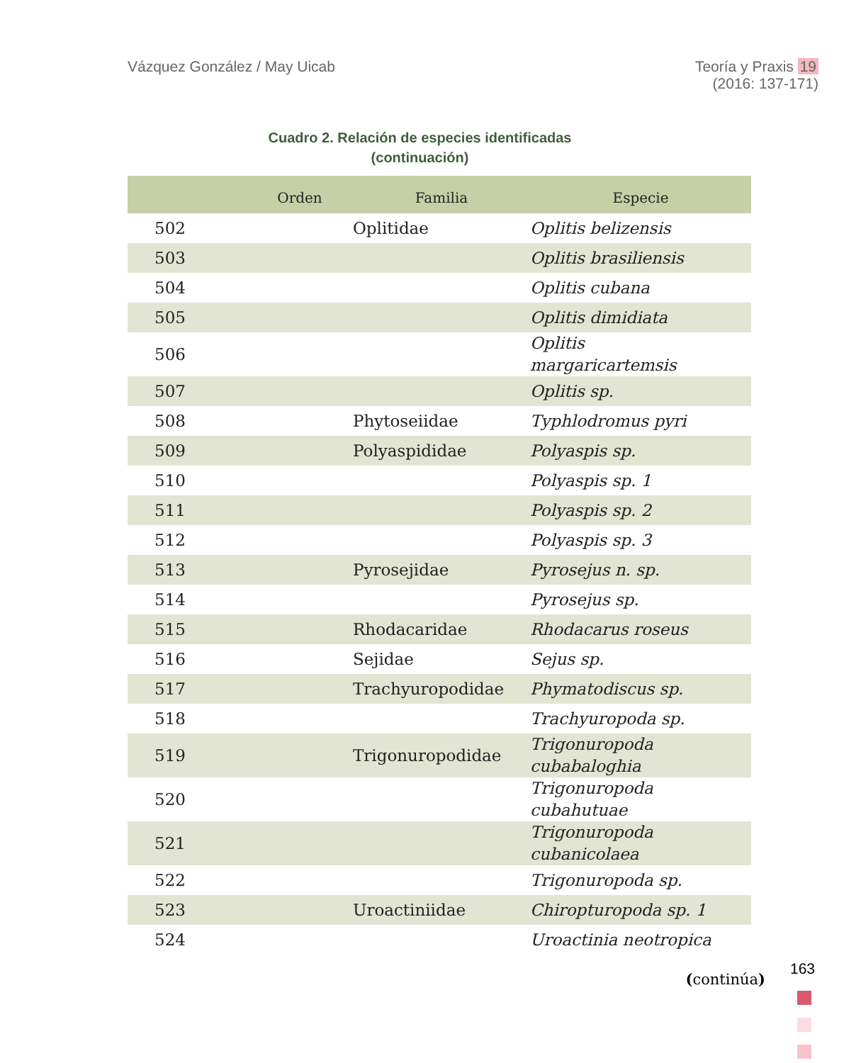Vázquez González / May Uicab Teoría y Praxis 19
(2016: 137-171)
Cuadro 2. Relación de especies identificadas
(continuación)
| | Orden | Familia | Especie |
| --- | --- | --- | --- |
| 502 | | Oplitidae | Oplitis belizensis |
| 503 | | | Oplitis brasiliensis |
| 504 | | | Oplitis cubana |
| 505 | | | Oplitis dimidiata |
| 506 | | | Oplitis margaricartemsis |
| 507 | | | Oplitis sp. |
| 508 | | Phytoseiidae | Typhlodromus pyri |
| 509 | | Polyaspididae | Polyaspis sp. |
| 510 | | | Polyaspis sp. 1 |
| 511 | | | Polyaspis sp. 2 |
| 512 | | | Polyaspis sp. 3 |
| 513 | | Pyrosejidae | Pyrosejus n. sp. |
| 514 | | | Pyrosejus sp. |
| 515 | | Rhodacaridae | Rhodacarus roseus |
| 516 | | Sejidae | Sejus sp. |
| 517 | | Trachyuropodidae | Phymatodiscus sp. |
| 518 | | | Trachyuropoda sp. |
| 519 | | Trigonuropodidae | Trigonuropoda cubabaloghia |
| 520 | | | Trigonuropoda cubahutuae |
| 521 | | | Trigonuropoda cubanicolaea |
| 522 | | | Trigonuropoda sp. |
| 523 | | Uroactiniidae | Chiropturopoda sp. 1 |
| 524 | | | Uroactinia neotropica |
(continúa)
163